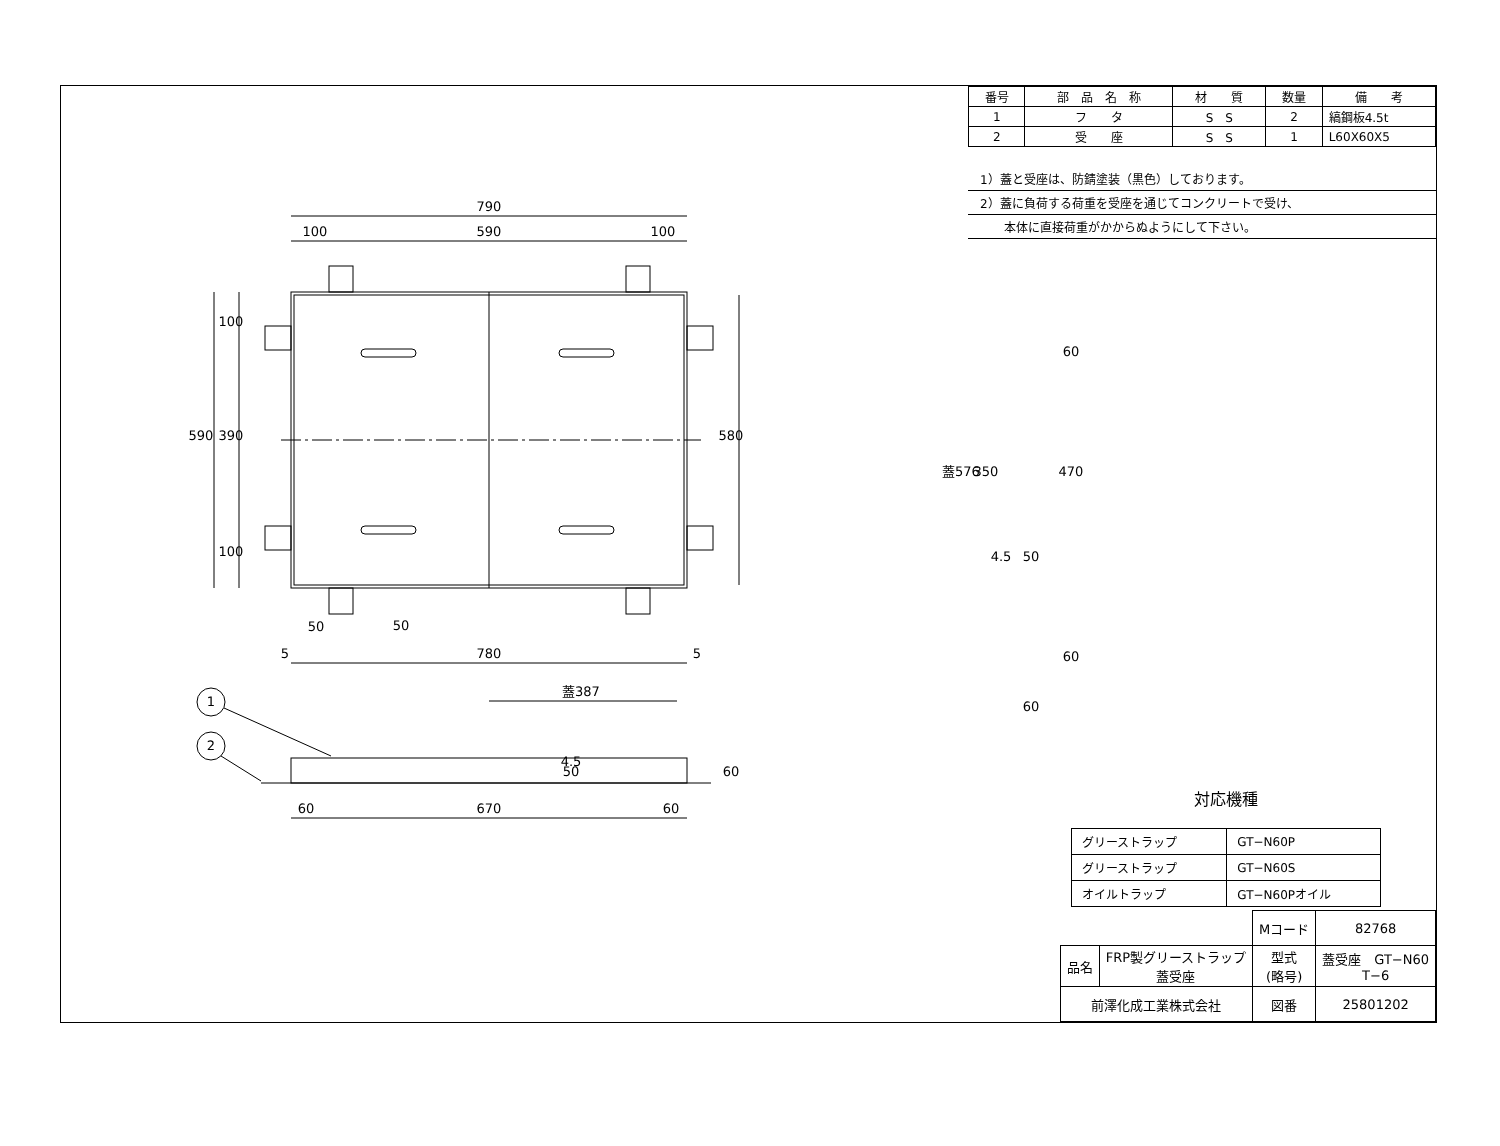790
100
590
100
780
5
5
50
50
590
390
100
100
580
蓋387
4.5
50
60
1
2
60
670
60
蓋576
350
4.5
50
60
470
60
60
| 番号 | 部 品 名 称 | 材 質 | 数量 | 備 考 |
| --- | --- | --- | --- | --- |
| 1 | フ タ | S S | 2 | 縞鋼板4.5t |
| 2 | 受 座 | S S | 1 | L60X60X5 |
1）蓋と受座は、防錆塗装（黒色）しております。
2）蓋に負荷する荷重を受座を通じてコンクリートで受け、
　　本体に直接荷重がかからぬようにして下さい。
対応機種
| グリーストラップ | GT−N60P |
| グリーストラップ | GT−N60S |
| オイルトラップ | GT−N60Pオイル |
| | | Mコード | 82768 |
| 品名 | FRP製グリーストラップ 蓋受座 | 型式 (略号) | 蓋受座 GT−N60 T−6 |
| 前澤化成工業株式会社 | | 図番 | 25801202 |